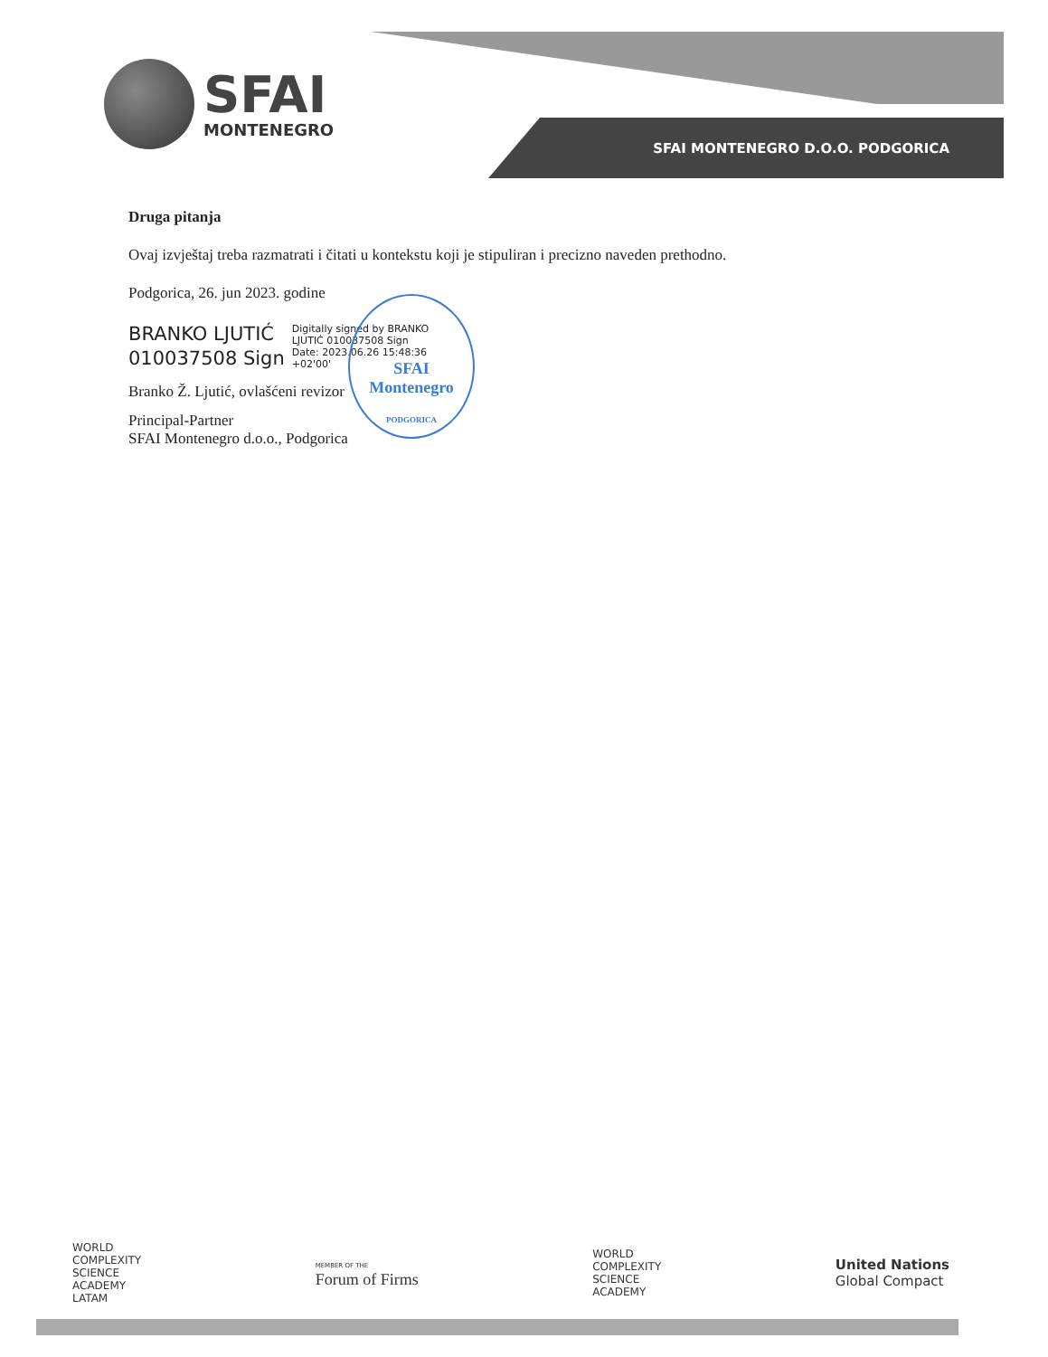SFAI
MONTENEGRO
SFAI MONTENEGRO D.O.O. PODGORICA
Druga pitanja
Ovaj izvještaj treba razmatrati i čitati u kontekstu koji je stipuliran i precizno naveden prethodno.
Podgorica, 26. jun 2023. godine
BRANKO LJUTIĆ
010037508 Sign
Digitally signed by BRANKO
LJUTIĆ 010037508 Sign
Date: 2023.06.26 15:48:36
+02'00'
Branko Ž. Ljutić, ovlašćeni revizor
Principal-Partner
SFAI Montenegro d.o.o., Podgorica
SFAI
Montenegro
PODGORICA
WORLD
COMPLEXITY
SCIENCE
ACADEMY
LATAM
MEMBER OF THE
Forum of Firms
WORLD
COMPLEXITY
SCIENCE
ACADEMY
United Nations
Global Compact